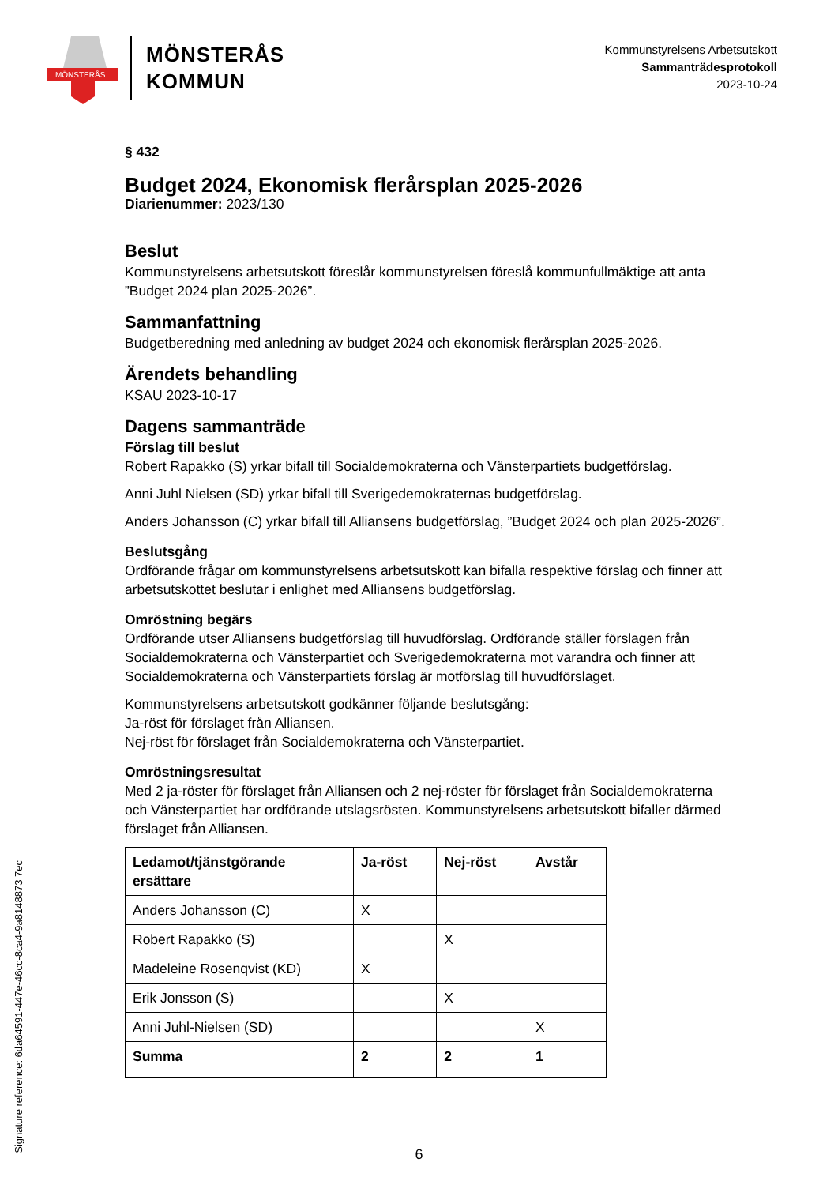MÖNSTERÅS
MÖNSTERÅS
KOMMUN
Kommunstyrelsens Arbetsutskott
Sammanträdesprotokoll
2023-10-24
§ 432
Budget 2024, Ekonomisk flerårsplan 2025-2026
Diarienummer: 2023/130
Beslut
Kommunstyrelsens arbetsutskott föreslår kommunstyrelsen föreslå kommunfullmäktige att anta ”Budget 2024 plan 2025-2026”.
Sammanfattning
Budgetberedning med anledning av budget 2024 och ekonomisk flerårsplan 2025-2026.
Ärendets behandling
KSAU 2023-10-17
Dagens sammanträde
Förslag till beslut
Robert Rapakko (S) yrkar bifall till Socialdemokraterna och Vänsterpartiets budgetförslag.
Anni Juhl Nielsen (SD) yrkar bifall till Sverigedemokraternas budgetförslag.
Anders Johansson (C) yrkar bifall till Alliansens budgetförslag, ”Budget 2024 och plan 2025-2026”.
Beslutsgång
Ordförande frågar om kommunstyrelsens arbetsutskott kan bifalla respektive förslag och finner att arbetsutskottet beslutar i enlighet med Alliansens budgetförslag.
Omröstning begärs
Ordförande utser Alliansens budgetförslag till huvudförslag. Ordförande ställer förslagen från Socialdemokraterna och Vänsterpartiet och Sverigedemokraterna mot varandra och finner att Socialdemokraterna och Vänsterpartiets förslag är motförslag till huvudförslaget.
Kommunstyrelsens arbetsutskott godkänner följande beslutsgång:
Ja-röst för förslaget från Alliansen.
Nej-röst för förslaget från Socialdemokraterna och Vänsterpartiet.
Omröstningsresultat
Med 2 ja-röster för förslaget från Alliansen och 2 nej-röster för förslaget från Socialdemokraterna och Vänsterpartiet har ordförande utslagsrösten. Kommunstyrelsens arbetsutskott bifaller därmed förslaget från Alliansen.
| Ledamot/tjänstgörande ersättare | Ja-röst | Nej-röst | Avstår |
| --- | --- | --- | --- |
| Anders Johansson (C) | X | | |
| Robert Rapakko (S) | | X | |
| Madeleine Rosenqvist (KD) | X | | |
| Erik Jonsson (S) | | X | |
| Anni Juhl-Nielsen (SD) | | | X |
| Summa | 2 | 2 | 1 |
Signature reference: 6da64591-447e-46cc-8ca4-9a8148873 7ec
6